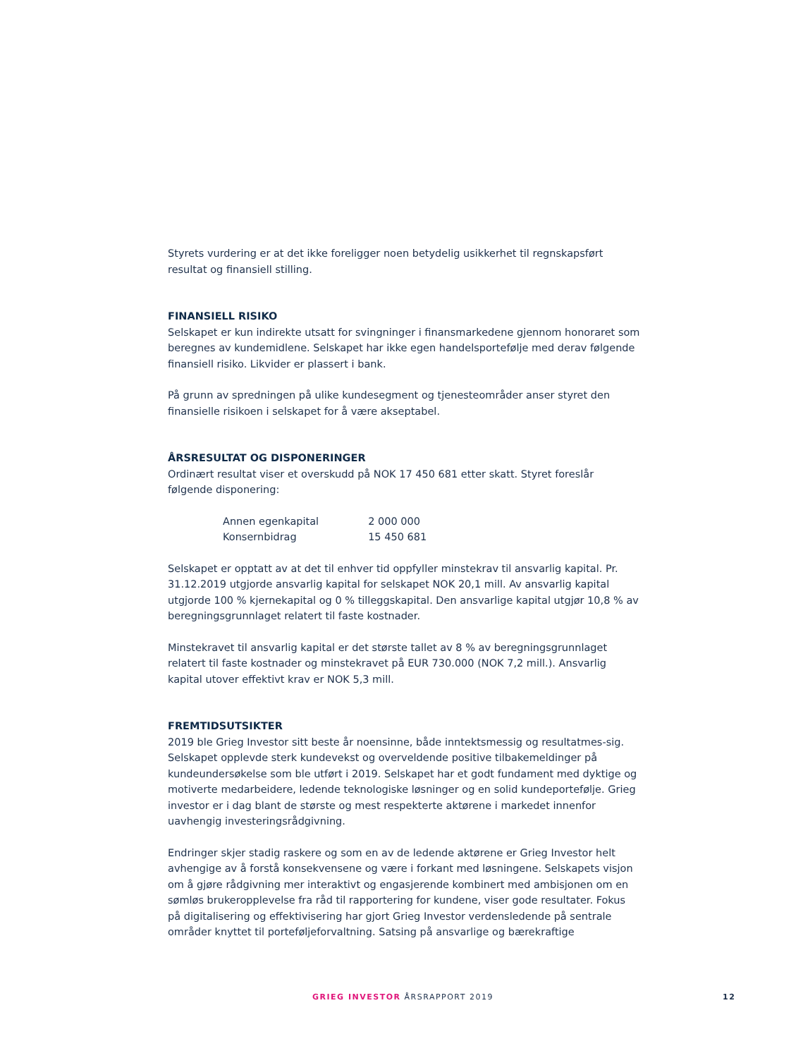Styrets vurdering er at det ikke foreligger noen betydelig usikkerhet til regnskapsført resultat og finansiell stilling.
FINANSIELL RISIKO
Selskapet er kun indirekte utsatt for svingninger i finansmarkedene gjennom honoraret som beregnes av kundemidlene. Selskapet har ikke egen handelsportefølje med derav følgende finansiell risiko. Likvider er plassert i bank.
På grunn av spredningen på ulike kundesegment og tjenesteområder anser styret den finansielle risikoen i selskapet for å være akseptabel.
ÅRSRESULTAT OG DISPONERINGER
Ordinært resultat viser et overskudd på NOK 17 450 681 etter skatt. Styret foreslår følgende disponering:
| Annen egenkapital | 2 000 000 |
| Konsernbidrag | 15 450 681 |
Selskapet er opptatt av at det til enhver tid oppfyller minstekrav til ansvarlig kapital. Pr. 31.12.2019 utgjorde ansvarlig kapital for selskapet NOK 20,1 mill. Av ansvarlig kapital utgjorde 100 % kjernekapital og 0 % tilleggskapital. Den ansvarlige kapital utgjør 10,8 % av beregningsgrunnlaget relatert til faste kostnader.
Minstekravet til ansvarlig kapital er det største tallet av 8 % av beregningsgrunnlaget relatert til faste kostnader og minstekravet på EUR 730.000 (NOK 7,2 mill.). Ansvarlig kapital utover effektivt krav er NOK 5,3 mill.
FREMTIDSUTSIKTER
2019 ble Grieg Investor sitt beste år noensinne, både inntektsmessig og resultatmes-sig. Selskapet opplevde sterk kundevekst og overveldende positive tilbakemeldinger på kundeundersøkelse som ble utført i 2019. Selskapet har et godt fundament med dyktige og motiverte medarbeidere, ledende teknologiske løsninger og en solid kundeportefølje. Grieg investor er i dag blant de største og mest respekterte aktørene i markedet innenfor uavhengig investeringsrådgivning.
Endringer skjer stadig raskere og som en av de ledende aktørene er Grieg Investor helt avhengige av å forstå konsekvensene og være i forkant med løsningene. Selskapets visjon om å gjøre rådgivning mer interaktivt og engasjerende kombinert med ambisjonen om en sømløs brukeropplevelse fra råd til rapportering for kundene, viser gode resultater. Fokus på digitalisering og effektivisering har gjort Grieg Investor verdensledende på sentrale områder knyttet til porteføljeforvaltning. Satsing på ansvarlige og bærekraftige
GRIEG INVESTOR ÅRSRAPPORT 2019 12